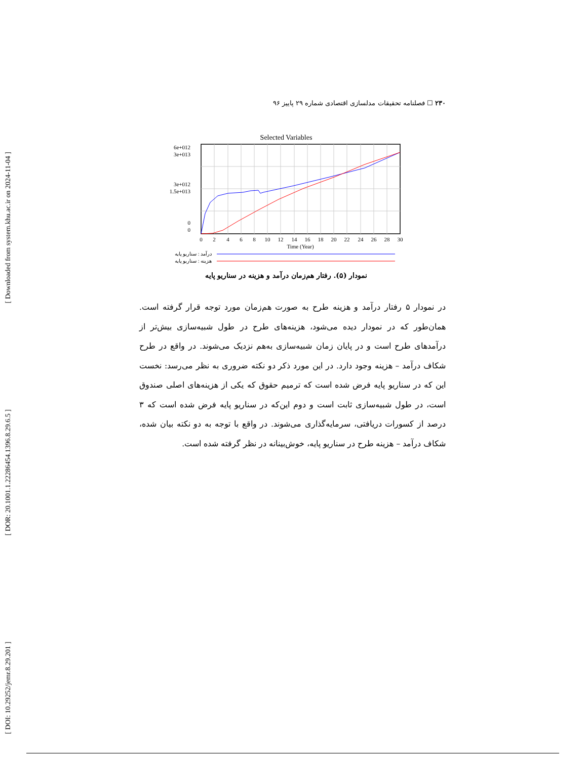[ Downloaded from system.khu.ac.ir on 2024-11-04 ]
[ DOR: 20.1001.1.22286454.1396.8.29.6.5 ]
[ DOI: 10.29252/jemr.8.29.201 ]
۲۳۰ ☐ فصلنامه تحقیقات مدلسازی اقتصادی شماره ۲۹ پاییز ۹۶
Selected Variables
6e+012
3e+013
3e+012
1.5e+013
0
0
0
2
4
6
8
10
12
14
16
18
20
22
24
26
28
30
Time (Year)
درآمد : سناریو پایه
هزینه : سناریو پایه
نمودار (۵). رفتار هم‌زمان درآمد و هزینه در سناریو پایه
در نمودار ۵ رفتار درآمد و هزینه طرح به صورت هم‌زمان مورد توجه قرار گرفته است. همان‌طور که در نمودار دیده می‌شود، هزینه‌های طرح در طول شبیه‌سازی بیش‌تر از درآمدهای طرح است و در پایان زمان شبیه‌سازی به‌هم نزدیک می‌شوند. در واقع در طرح شکاف درآمد – هزینه وجود دارد. در این مورد ذکر دو نکته ضروری به نظر می‌رسد: نخست این که در سناریو پایه فرض شده است که ترمیم حقوق که یکی از هزینه‌های اصلی صندوق است، در طول شبیه‌سازی ثابت است و دوم این‌که در سناریو پایه فرض شده است که ۳ درصد از کسورات دریافتی، سرمایه‌گذاری می‌شوند. در واقع با توجه به دو نکته بیان شده، شکاف درآمد – هزینه طرح در سناریو پایه، خوش‌بینانه در نظر گرفته شده است.